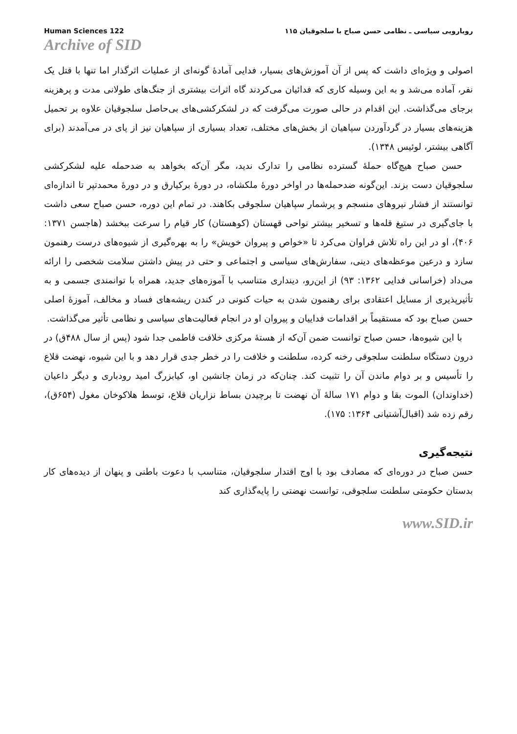Human Sciences 122 رویارویی سیاسی ـ نظامی حسن صباح با سلجوقیان ۱۱۵
Archive of SID
اصولی و ویژه‌ای داشت که پس از آن آموزش‌های بسیار، فدایی آمادهٔ گونه‌ای از عملیات اثرگذار اما تنها با قتل یک نفر، آماده می‌شد و به این وسیله کاری که فدائیان می‌کردند گاه اثرات بیشتری از جنگ‌های طولانی مدت و پرهزینه برجای می‌گذاشت. این اقدام در حالی صورت می‌گرفت که در لشکرکشی‌های بی‌حاصل سلجوقیان علاوه بر تحمیل هزینه‌های بسیار در گردآوردن سپاهیان از بخش‌های مختلف، تعداد بسیاری از سپاهیان نیز از پای در می‌آمدند (برای آگاهی بیشتر، لوئیس ۱۳۴۸).
حسن صباح هیچ‌گاه حملهٔ گسترده نظامی را تدارک ندید، مگر آن‌که بخواهد به ضدحمله علیه لشکرکشی سلجوقیان دست بزند. این‌گونه ضدحمله‌ها در اواخر دورهٔ ملکشاه، در دورهٔ برکیارق و در دورهٔ محمدتپر تا اندازه‌ای توانستند از فشار نیروهای منسجم و پرشمار سپاهیان سلجوقی بکاهند. در تمام این دوره، حسن صباح سعی داشت با جای‌گیری در ستیغ قله‌ها و تسخیر بیشتر نواحی قهستان (کوهستان) کار قیام را سرعت ببخشد (هاجسن ۱۳۷۱: ۴۰۶)، او در این راه تلاش فراوان می‌کرد تا «خواص و پیروان خویش» را به بهره‌گیری از شیوه‌های درست رهنمون سازد و درعین موعظه‌های دینی، سفارش‌های سیاسی و اجتماعی و حتی در پیش داشتن سلامت شخصی را ارائه می‌داد (خراسانی فدایی ۱۳۶۲: ۹۳) از این‌رو، دینداری متناسب با آموزه‌های جدید، همراه با توانمندی جسمی و به تأثیرپذیری از مسایل اعتقادی برای رهنمون شدن به حیات کنونی در کندن ریشه‌های فساد و مخالف، آموزهٔ اصلی حسن صباح بود که مستقیماً بر اقدامات فداییان و پیروان او در انجام فعالیت‌های سیاسی و نظامی تأثیر می‌گذاشت.
با این شیوه‌ها، حسن صباح توانست ضمن آن‌که از هستهٔ مرکزی خلافت فاطمی جدا شود (پس از سال ۴۸۸ق) در درون دستگاه سلطنت سلجوقی رخنه کرده، سلطنت و خلافت را در خطر جدی قرار دهد و با این شیوه، نهضت قلاع را تأسیس و بر دوام ماندن آن را تثبیت کند. چنان‌که در زمان جانشین او، کیابزرگ امید رودباری و دیگر داعیان (خداوندان) الموت بقا و دوام ۱۷۱ سالهٔ آن نهضت تا برچیدن بساط نزاریان قلاع، توسط هلاکوخان مغول (۶۵۴ق)، رقم زده شد (اقبال‌آشتیانی ۱۳۶۴: ۱۷۵).
نتیجه‌گیری
حسن صباح در دوره‌ای که مصادف بود با اوج اقتدار سلجوقیان، متناسب با دعوت باطنی و پنهان از دیده‌های کار بدستان حکومتی سلطنت سلجوقی، توانست نهضتی را پایه‌گذاری کند
www.SID.ir